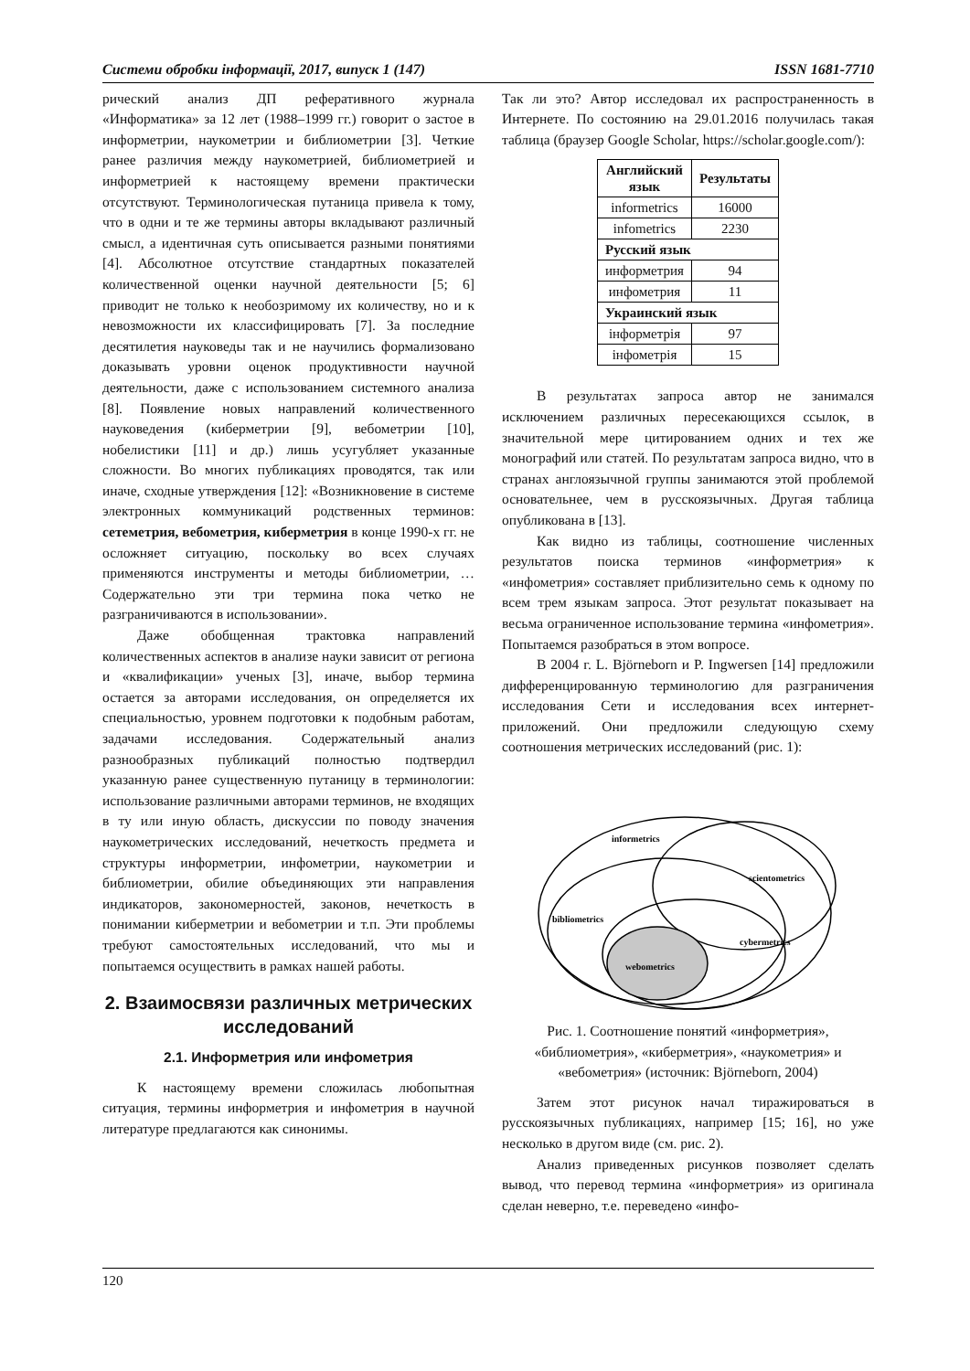Системи обробки інформації, 2017, випуск 1 (147) ISSN 1681-7710
рический анализ ДП реферативного журнала «Информатика» за 12 лет (1988–1999 гг.) говорит о застое в информетрии, наукометрии и библиометрии [3]. Четкие ранее различия между наукометрией, библиометрией и информетрией к настоящему времени практически отсутствуют. Терминологическая путаница привела к тому, что в одни и те же термины авторы вкладывают различный смысл, а идентичная суть описывается разными понятиями [4]. Абсолютное отсутствие стандартных показателей количественной оценки научной деятельности [5; 6] приводит не только к необозримому их количеству, но и к невозможности их классифицировать [7]. За последние десятилетия науковеды так и не научились формализовано доказывать уровни оценок продуктивности научной деятельности, даже с использованием системного анализа [8]. Появление новых направлений количественного науковедения (киберметрии [9], вебометрии [10], нобелистики [11] и др.) лишь усугубляет указанные сложности. Во многих публикациях проводятся, так или иначе, сходные утверждения [12]: «Возникновение в системе электронных коммуникаций родственных терминов: сетеметрия, вебометрия, киберметрия в конце 1990-х гг. не осложняет ситуацию, поскольку во всех случаях применяются инструменты и методы библиометрии, … Содержательно эти три термина пока четко не разграничиваются в использовании».
Даже обобщенная трактовка направлений количественных аспектов в анализе науки зависит от региона и «квалификации» ученых [3], иначе, выбор термина остается за авторами исследования, он определяется их специальностью, уровнем подготовки к подобным работам, задачами исследования. Содержательный анализ разнообразных публикаций полностью подтвердил указанную ранее существенную путаницу в терминологии: использование различными авторами терминов, не входящих в ту или иную область, дискуссии по поводу значения наукометрических исследований, нечеткость предмета и структуры информетрии, инфометрии, наукометрии и библиометрии, обилие объединяющих эти направления индикаторов, закономерностей, законов, нечеткость в понимании киберметрии и вебометрии и т.п. Эти проблемы требуют самостоятельных исследований, что мы и попытаемся осуществить в рамках нашей работы.
2. Взаимосвязи различных метрических исследований
2.1. Информетрия или инфометрия
К настоящему времени сложилась любопытная ситуация, термины информетрия и инфометрия в научной литературе предлагаются как синонимы.
Так ли это? Автор исследовал их распространенность в Интернете. По состоянию на 29.01.2016 получилась такая таблица (браузер Google Scholar, https://scholar.google.com/):
| Английский язык | Результаты |
| --- | --- |
| informetrics | 16000 |
| infometrics | 2230 |
| Русский язык | |
| информетрия | 94 |
| инфометрия | 11 |
| Украинский язык | |
| інформетрія | 97 |
| інфометрія | 15 |
В результатах запроса автор не занимался исключением различных пересекающихся ссылок, в значительной мере цитированием одних и тех же монографий или статей. По результатам запроса видно, что в странах англоязычной группы занимаются этой проблемой основательнее, чем в русскоязычных. Другая таблица опубликована в [13].
Как видно из таблицы, соотношение численных результатов поиска терминов «информетрия» к «инфометрия» составляет приблизительно семь к одному по всем трем языкам запроса. Этот результат показывает на весьма ограниченное использование термина «инфометрия». Попытаемся разобраться в этом вопросе.
В 2004 г. L. Björneborn и P. Ingwersen [14] предложили дифференцированную терминологию для разграничения исследования Сети и исследования всех интернет-приложений. Они предложили следующую схему соотношения метрических исследований (рис. 1):
informetrics
scientometrics
bibliometrics
cybermetrics
webometrics
Рис. 1. Соотношение понятий «информетрия», «библиометрия», «киберметрия», «наукометрия» и «вебометрия» (источник: Björneborn, 2004)
Затем этот рисунок начал тиражироваться в русскоязычных публикациях, например [15; 16], но уже несколько в другом виде (см. рис. 2).
Анализ приведенных рисунков позволяет сделать вывод, что перевод термина «информетрия» из оригинала сделан неверно, т.е. переведено «инфо-
120